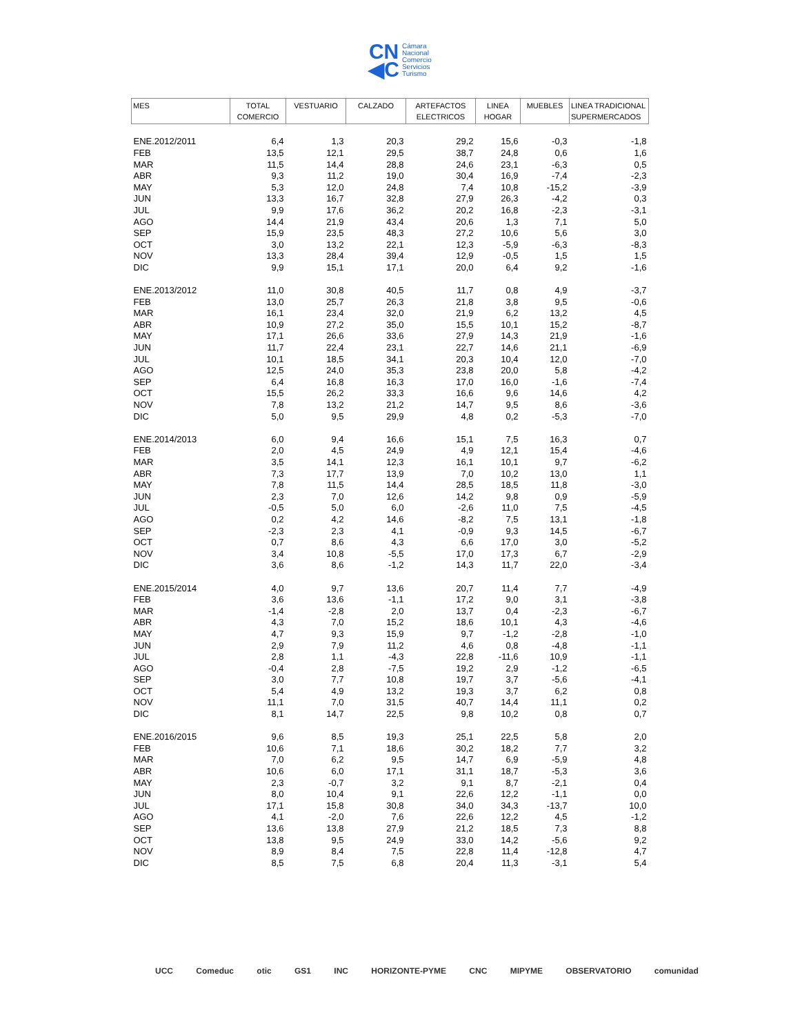CN
◀C Cámara
Nacional
Comercio
Servicios
Turismo
| MES | TOTAL COMERCIO | VESTUARIO | CALZADO | ARTEFACTOS ELECTRICOS | LINEA HOGAR | MUEBLES | LINEA TRADICIONAL SUPERMERCADOS |
| --- | --- | --- | --- | --- | --- | --- | --- |
| ENE.2012/2011 | 6,4 | 1,3 | 20,3 | 29,2 | 15,6 | -0,3 | -1,8 |
| FEB | 13,5 | 12,1 | 29,5 | 38,7 | 24,8 | 0,6 | 1,6 |
| MAR | 11,5 | 14,4 | 28,8 | 24,6 | 23,1 | -6,3 | 0,5 |
| ABR | 9,3 | 11,2 | 19,0 | 30,4 | 16,9 | -7,4 | -2,3 |
| MAY | 5,3 | 12,0 | 24,8 | 7,4 | 10,8 | -15,2 | -3,9 |
| JUN | 13,3 | 16,7 | 32,8 | 27,9 | 26,3 | -4,2 | 0,3 |
| JUL | 9,9 | 17,6 | 36,2 | 20,2 | 16,8 | -2,3 | -3,1 |
| AGO | 14,4 | 21,9 | 43,4 | 20,6 | 1,3 | 7,1 | 5,0 |
| SEP | 15,9 | 23,5 | 48,3 | 27,2 | 10,6 | 5,6 | 3,0 |
| OCT | 3,0 | 13,2 | 22,1 | 12,3 | -5,9 | -6,3 | -8,3 |
| NOV | 13,3 | 28,4 | 39,4 | 12,9 | -0,5 | 1,5 | 1,5 |
| DIC | 9,9 | 15,1 | 17,1 | 20,0 | 6,4 | 9,2 | -1,6 |
| ENE.2013/2012 | 11,0 | 30,8 | 40,5 | 11,7 | 0,8 | 4,9 | -3,7 |
| FEB | 13,0 | 25,7 | 26,3 | 21,8 | 3,8 | 9,5 | -0,6 |
| MAR | 16,1 | 23,4 | 32,0 | 21,9 | 6,2 | 13,2 | 4,5 |
| ABR | 10,9 | 27,2 | 35,0 | 15,5 | 10,1 | 15,2 | -8,7 |
| MAY | 17,1 | 26,6 | 33,6 | 27,9 | 14,3 | 21,9 | -1,6 |
| JUN | 11,7 | 22,4 | 23,1 | 22,7 | 14,6 | 21,1 | -6,9 |
| JUL | 10,1 | 18,5 | 34,1 | 20,3 | 10,4 | 12,0 | -7,0 |
| AGO | 12,5 | 24,0 | 35,3 | 23,8 | 20,0 | 5,8 | -4,2 |
| SEP | 6,4 | 16,8 | 16,3 | 17,0 | 16,0 | -1,6 | -7,4 |
| OCT | 15,5 | 26,2 | 33,3 | 16,6 | 9,6 | 14,6 | 4,2 |
| NOV | 7,8 | 13,2 | 21,2 | 14,7 | 9,5 | 8,6 | -3,6 |
| DIC | 5,0 | 9,5 | 29,9 | 4,8 | 0,2 | -5,3 | -7,0 |
| ENE.2014/2013 | 6,0 | 9,4 | 16,6 | 15,1 | 7,5 | 16,3 | 0,7 |
| FEB | 2,0 | 4,5 | 24,9 | 4,9 | 12,1 | 15,4 | -4,6 |
| MAR | 3,5 | 14,1 | 12,3 | 16,1 | 10,1 | 9,7 | -6,2 |
| ABR | 7,3 | 17,7 | 13,9 | 7,0 | 10,2 | 13,0 | 1,1 |
| MAY | 7,8 | 11,5 | 14,4 | 28,5 | 18,5 | 11,8 | -3,0 |
| JUN | 2,3 | 7,0 | 12,6 | 14,2 | 9,8 | 0,9 | -5,9 |
| JUL | -0,5 | 5,0 | 6,0 | -2,6 | 11,0 | 7,5 | -4,5 |
| AGO | 0,2 | 4,2 | 14,6 | -8,2 | 7,5 | 13,1 | -1,8 |
| SEP | -2,3 | 2,3 | 4,1 | -0,9 | 9,3 | 14,5 | -6,7 |
| OCT | 0,7 | 8,6 | 4,3 | 6,6 | 17,0 | 3,0 | -5,2 |
| NOV | 3,4 | 10,8 | -5,5 | 17,0 | 17,3 | 6,7 | -2,9 |
| DIC | 3,6 | 8,6 | -1,2 | 14,3 | 11,7 | 22,0 | -3,4 |
| ENE.2015/2014 | 4,0 | 9,7 | 13,6 | 20,7 | 11,4 | 7,7 | -4,9 |
| FEB | 3,6 | 13,6 | -1,1 | 17,2 | 9,0 | 3,1 | -3,8 |
| MAR | -1,4 | -2,8 | 2,0 | 13,7 | 0,4 | -2,3 | -6,7 |
| ABR | 4,3 | 7,0 | 15,2 | 18,6 | 10,1 | 4,3 | -4,6 |
| MAY | 4,7 | 9,3 | 15,9 | 9,7 | -1,2 | -2,8 | -1,0 |
| JUN | 2,9 | 7,9 | 11,2 | 4,6 | 0,8 | -4,8 | -1,1 |
| JUL | 2,8 | 1,1 | -4,3 | 22,8 | -11,6 | 10,9 | -1,1 |
| AGO | -0,4 | 2,8 | -7,5 | 19,2 | 2,9 | -1,2 | -6,5 |
| SEP | 3,0 | 7,7 | 10,8 | 19,7 | 3,7 | -5,6 | -4,1 |
| OCT | 5,4 | 4,9 | 13,2 | 19,3 | 3,7 | 6,2 | 0,8 |
| NOV | 11,1 | 7,0 | 31,5 | 40,7 | 14,4 | 11,1 | 0,2 |
| DIC | 8,1 | 14,7 | 22,5 | 9,8 | 10,2 | 0,8 | 0,7 |
| ENE.2016/2015 | 9,6 | 8,5 | 19,3 | 25,1 | 22,5 | 5,8 | 2,0 |
| FEB | 10,6 | 7,1 | 18,6 | 30,2 | 18,2 | 7,7 | 3,2 |
| MAR | 7,0 | 6,2 | 9,5 | 14,7 | 6,9 | -5,9 | 4,8 |
| ABR | 10,6 | 6,0 | 17,1 | 31,1 | 18,7 | -5,3 | 3,6 |
| MAY | 2,3 | -0,7 | 3,2 | 9,1 | 8,7 | -2,1 | 0,4 |
| JUN | 8,0 | 10,4 | 9,1 | 22,6 | 12,2 | -1,1 | 0,0 |
| JUL | 17,1 | 15,8 | 30,8 | 34,0 | 34,3 | -13,7 | 10,0 |
| AGO | 4,1 | -2,0 | 7,6 | 22,6 | 12,2 | 4,5 | -1,2 |
| SEP | 13,6 | 13,8 | 27,9 | 21,2 | 18,5 | 7,3 | 8,8 |
| OCT | 13,8 | 9,5 | 24,9 | 33,0 | 14,2 | -5,6 | 9,2 |
| NOV | 8,9 | 8,4 | 7,5 | 22,8 | 11,4 | -12,8 | 4,7 |
| DIC | 8,5 | 7,5 | 6,8 | 20,4 | 11,3 | -3,1 | 5,4 |
UCC Comeduc otic GS1 INC HORIZONTE-PYME CNC MIPYME OBSERVATORIO comunidad